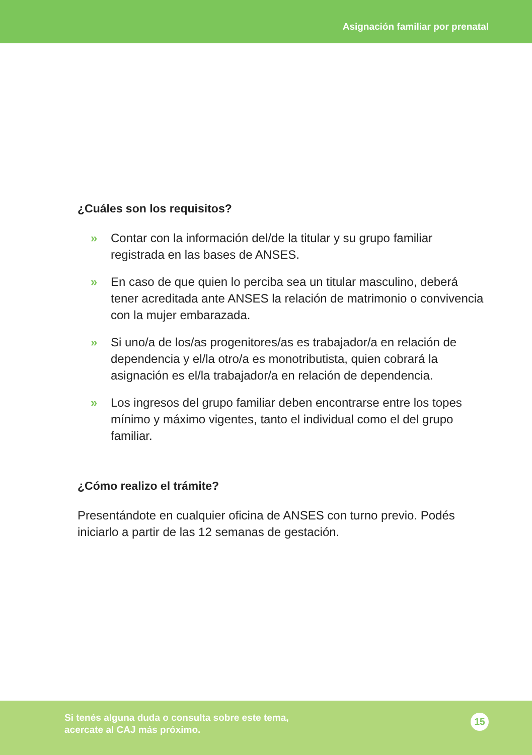Asignación familiar por prenatal
¿Cuáles son los requisitos?
» Contar con la información del/de la titular y su grupo familiar registrada en las bases de ANSES.
» En caso de que quien lo perciba sea un titular masculino, deberá tener acreditada ante ANSES la relación de matrimonio o convivencia con la mujer embarazada.
» Si uno/a de los/as progenitores/as es trabajador/a en relación de dependencia y el/la otro/a es monotributista, quien cobrará la asignación es el/la trabajador/a en relación de dependencia.
» Los ingresos del grupo familiar deben encontrarse entre los topes mínimo y máximo vigentes, tanto el individual como el del grupo familiar.
¿Cómo realizo el trámite?
Presentándote en cualquier oficina de ANSES con turno previo. Podés iniciarlo a partir de las 12 semanas de gestación.
Si tenés alguna duda o consulta sobre este tema,
acercate al CAJ más próximo.
15